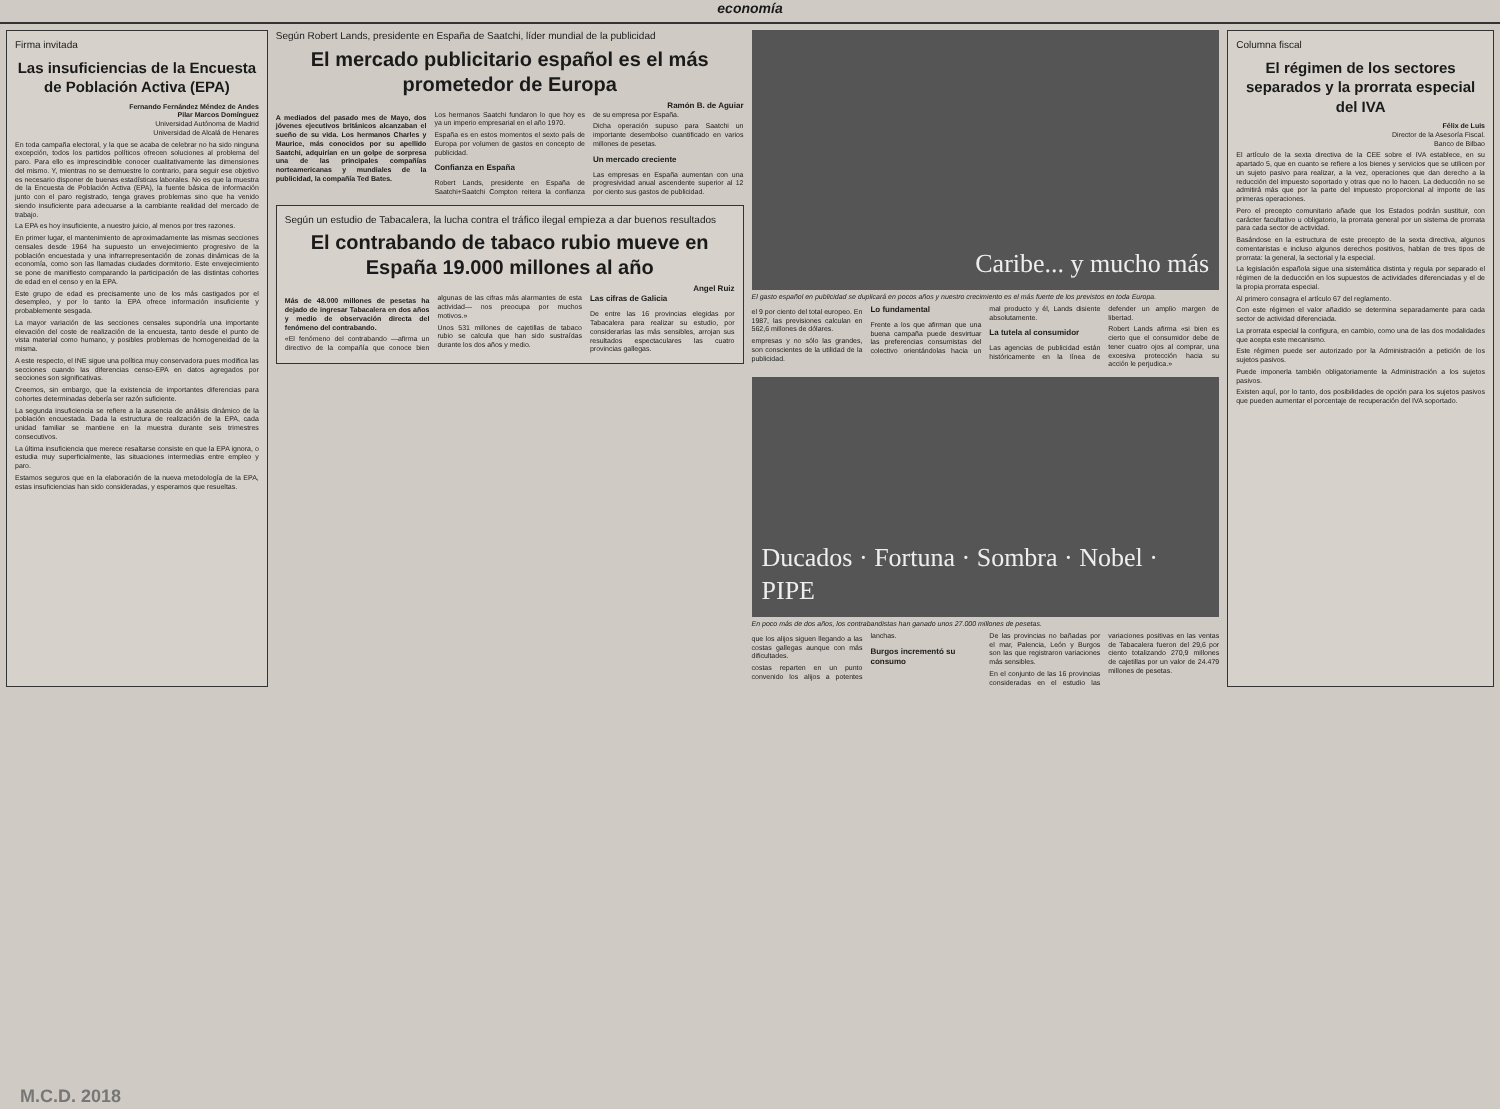economía
Firma invitada
Las insuficiencias de la Encuesta de Población Activa (EPA)
Fernando Fernández Méndez de Andes
Pilar Marcos Domínguez
Universidad Autónoma de Madrid
Universidad de Alcalá de Henares
En toda campaña electoral, y la que se acaba de celebrar no ha sido ninguna excepción, todos los partidos políticos ofrecen soluciones al problema del paro. Para ello es imprescindible conocer cualitativamente las dimensiones del mismo. Y, mientras no se demuestre lo contrario, para seguir ese objetivo es necesario disponer de buenas estadísticas laborales. No es que la muestra de la Encuesta de Población Activa (EPA), la fuente básica de información junto con el paro registrado, tenga graves problemas sino que ha venido siendo insuficiente para adecuarse a la cambiante realidad del mercado de trabajo.
La EPA es hoy insuficiente, a nuestro juicio, al menos por tres razones.
En primer lugar, el mantenimiento de aproximadamente las mismas secciones censales desde 1964 ha supuesto un envejecimiento progresivo de la población encuestada y una infrarrepresentación de zonas dinámicas de la economía, como son las llamadas ciudades dormitorio. Este envejecimiento se pone de manifiesto comparando la participación de las distintas cohortes de edad en el censo y en la EPA.
Este grupo de edad es precisamente uno de los más castigados por el desempleo, y por lo tanto la EPA ofrece información insuficiente y probablemente sesgada.
La mayor variación de las secciones censales supondría una importante elevación del coste de realización de la encuesta, tanto desde el punto de vista material como humano, y posibles problemas de homogeneidad de la misma.
A este respecto, el INE sigue una política muy conservadora pues modifica las secciones cuando las diferencias censo-EPA en datos agregados por secciones son significativas.
Creemos, sin embargo, que la existencia de importantes diferencias para cohortes determinadas debería ser razón suficiente.
La segunda insuficiencia se refiere a la ausencia de análisis dinámico de la población encuestada. Dada la estructura de realización de la EPA, cada unidad familiar se mantiene en la muestra durante seis trimestres consecutivos.
La última insuficiencia que merece resaltarse consiste en que la EPA ignora, o estudia muy superficialmente, las situaciones intermedias entre empleo y paro.
Estamos seguros que en la elaboración de la nueva metodología de la EPA, estas insuficiencias han sido consideradas, y esperamos que resueltas.
Según Robert Lands, presidente en España de Saatchi, líder mundial de la publicidad
El mercado publicitario español es el más prometedor de Europa
Ramón B. de Aguiar
A mediados del pasado mes de Mayo, dos jóvenes ejecutivos británicos alcanzaban el sueño de su vida. Los hermanos Charles y Maurice, más conocidos por su apellido Saatchi, adquirían en un golpe de sorpresa una de las principales compañías norteamericanas y mundiales de la publicidad, la compañía Ted Bates.
Los hermanos Saatchi fundaron lo que hoy es ya un imperio empresarial en el año 1970.
España es en estos momentos el sexto país de Europa por volumen de gastos en concepto de publicidad.
Confianza en España
Robert Lands, presidente en España de Saatchi+Saatchi Compton reitera la confianza de su empresa por España.
Dicha operación supuso para Saatchi un importante desembolso cuantificado en varios millones de pesetas.
Un mercado creciente
Las empresas en España aumentan con una progresividad anual ascendente superior al 12 por ciento sus gastos de publicidad.
Según un estudio de Tabacalera, la lucha contra el tráfico ilegal empieza a dar buenos resultados
El contrabando de tabaco rubio mueve en España 19.000 millones al año
Angel Ruiz
Más de 48.000 millones de pesetas ha dejado de ingresar Tabacalera en dos años y medio de observación directa del fenómeno del contrabando.
«El fenómeno del contrabando —afirma un directivo de la compañía que conoce bien algunas de las cifras más alarmantes de esta actividad— nos preocupa por muchos motivos.»
Unos 531 millones de cajetillas de tabaco rubio se calcula que han sido sustraídas durante los dos años y medio.
Las cifras de Galicia
De entre las 16 provincias elegidas por Tabacalera para realizar su estudio, por considerarlas las más sensibles, arrojan sus resultados espectaculares las cuatro provincias gallegas.
Caribe... y mucho más
El gasto español en publicidad se duplicará en pocos años y nuestro crecimiento es el más fuerte de los previstos en toda Europa.
el 9 por ciento del total europeo. En 1987, las previsiones calculan en 562,6 millones de dólares.
empresas y no sólo las grandes, son conscientes de la utilidad de la publicidad.
Lo fundamental
Frente a los que afirman que una buena campaña puede desvirtuar las preferencias consumistas del colectivo orientándolas hacia un mal producto y él, Lands disiente absolutamente.
La tutela al consumidor
Las agencias de publicidad están históricamente en la línea de defender un amplio margen de libertad.
Robert Lands afirma «si bien es cierto que el consumidor debe de tener cuatro ojos al comprar, una excesiva protección hacia su acción le perjudica.»
Ducados · Fortuna · Sombra · Nobel · PIPE
En poco más de dos años, los contrabandistas han ganado unos 27.000 millones de pesetas.
que los alijos siguen llegando a las costas gallegas aunque con más dificultades.
costas reparten en un punto convenido los alijos a potentes lanchas.
Burgos incrementó su consumo
De las provincias no bañadas por el mar, Palencia, León y Burgos son las que registraron variaciones más sensibles.
En el conjunto de las 16 provincias consideradas en el estudio las variaciones positivas en las ventas de Tabacalera fueron del 29,6 por ciento totalizando 270,9 millones de cajetillas por un valor de 24.479 millones de pesetas.
Columna fiscal
El régimen de los sectores separados y la prorrata especial del IVA
Félix de Luis
Director de la Asesoría Fiscal.
Banco de Bilbao
El artículo de la sexta directiva de la CEE sobre el IVA establece, en su apartado 5, que en cuanto se refiere a los bienes y servicios que se utilicen por un sujeto pasivo para realizar, a la vez, operaciones que dan derecho a la reducción del impuesto soportado y otras que no lo hacen. La deducción no se admitirá más que por la parte del impuesto proporcional al importe de las primeras operaciones.
Pero el precepto comunitario añade que los Estados podrán sustituir, con carácter facultativo u obligatorio, la prorrata general por un sistema de prorrata para cada sector de actividad.
Basándose en la estructura de este precepto de la sexta directiva, algunos comentaristas e incluso algunos derechos positivos, hablan de tres tipos de prorrata: la general, la sectorial y la especial.
La legislación española sigue una sistemática distinta y regula por separado el régimen de la deducción en los supuestos de actividades diferenciadas y el de la propia prorrata especial.
Al primero consagra el artículo 67 del reglamento.
Con este régimen el valor añadido se determina separadamente para cada sector de actividad diferenciada.
La prorrata especial la configura, en cambio, como una de las dos modalidades que acepta este mecanismo.
Este régimen puede ser autorizado por la Administración a petición de los sujetos pasivos.
Puede imponerla también obligatoriamente la Administración a los sujetos pasivos.
Existen aquí, por lo tanto, dos posibilidades de opción para los sujetos pasivos que pueden aumentar el porcentaje de recuperación del IVA soportado.
M.C.D. 2018